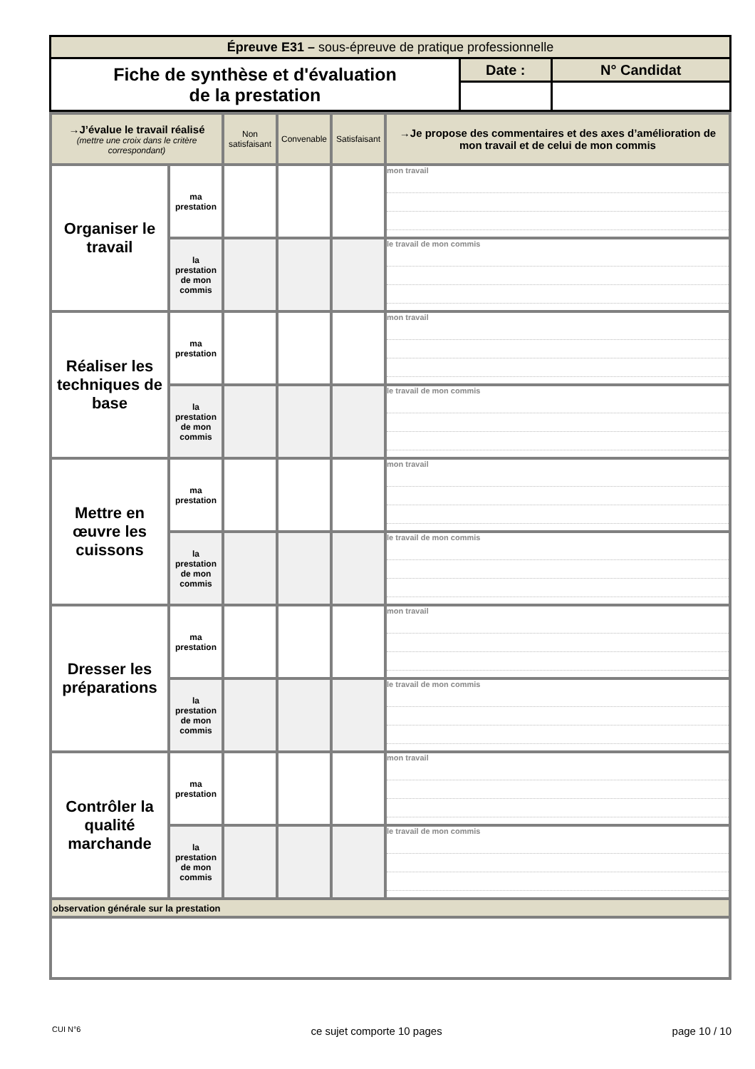| Épreuve E31 – sous-épreuve de pratique professionnelle | | |
| Fiche de synthèse et d'évaluation de la prestation | Date : | N° Candidat |
| →J’évalue le travail réalisé (mettre une croix dans le critère correspondant) | | Non satisfaisant | Convenable | Satisfaisant | →Je propose des commentaires et des axes d’amélioration de mon travail et de celui de mon commis |
| --- | --- | --- | --- | --- | --- |
| Organiser le travail | ma prestation | | | | mon travail |
| | la prestation de mon commis | | | | le travail de mon commis |
| Réaliser les techniques de base | ma prestation | | | | mon travail |
| | la prestation de mon commis | | | | le travail de mon commis |
| Mettre en œuvre les cuissons | ma prestation | | | | mon travail |
| | la prestation de mon commis | | | | le travail de mon commis |
| Dresser les préparations | ma prestation | | | | mon travail |
| | la prestation de mon commis | | | | le travail de mon commis |
| Contrôler la qualité marchande | ma prestation | | | | mon travail |
| | la prestation de mon commis | | | | le travail de mon commis |
| observation générale sur la prestation | | | | | |
CUI N°6 ce sujet comporte 10 pages page 10 / 10